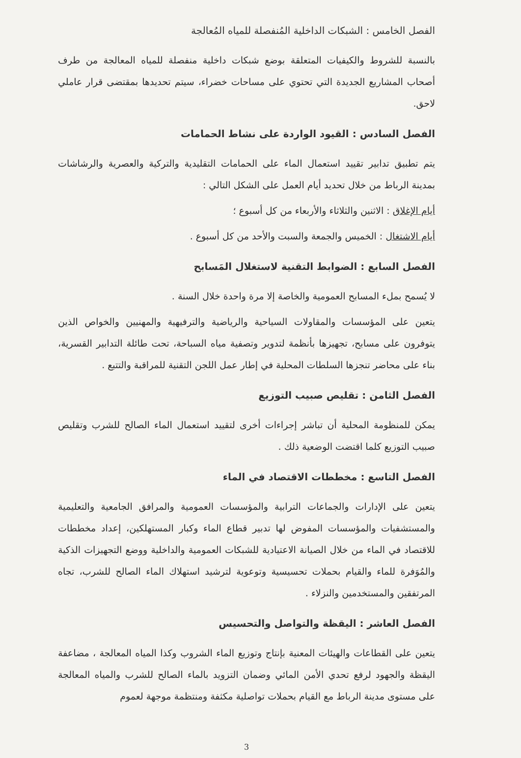الفصل الخامس : الشبكات الداخلية المُنفصلة للمياه المُعالجة
بالنسبة للشروط والكيفيات المتعلقة بوضع شبكات داخلية منفصلة للمياه المعالجة من طرف أصحاب المشاريع الجديدة التي تحتوي على مساحات خضراء، سيتم تحديدها بمقتضى قرار عاملي لاحق.
الفصل السادس : القيود الواردة على نشاط الحمامات
يتم تطبيق تدابير تقييد استعمال الماء على الحمامات التقليدية والتركية والعصرية والرشاشات بمدينة الرباط من خلال تحديد أيام العمل على الشكل التالي :
أيام الإغلاق : الاثنين والثلاثاء والأربعاء من كل أسبوع ؛
أيام الاشتغال : الخميس والجمعة والسبت والأحد من كل أسبوع .
الفصل السابع : الضوابط التقنية لاستغلال المَسابح
لا يُسمح بملء المسابح العمومية والخاصة إلا مرة واحدة خلال السنة .
يتعين على المؤسسات والمقاولات السياحية والرياضية والترفيهية والمهنيين والخواص الذين يتوفرون على مسابح، تجهيزها بأنظمة لتدوير وتصفية مياه السباحة، تحت طائلة التدابير القسرية، بناء على محاضر تنجزها السلطات المحلية في إطار عمل اللجن التقنية للمراقبة والتتبع .
الفصل الثامن : تقليص صبيب التوزيع
يمكن للمنظومة المحلية أن تباشر إجراءات أخرى لتقييد استعمال الماء الصالح للشرب وتقليص صبيب التوزيع كلما اقتضت الوضعية ذلك .
الفصل التاسع : مخططات الاقتصاد في الماء
يتعين على الإدارات والجماعات الترابية والمؤسسات العمومية والمرافق الجامعية والتعليمية والمستشفيات والمؤسسات المفوض لها تدبير قطاع الماء وكبار المستهلكين، إعداد مخططات للاقتصاد في الماء من خلال الصيانة الاعتيادية للشبكات العمومية والداخلية ووضع التجهيزات الذكية والمُوَفرة للماء والقيام بحملات تحسيسية وتوعوية لترشيد استهلاك الماء الصالح للشرب، تجاه المرتفقين والمستخدمين والنزلاء .
الفصل العاشر : اليقظة والتواصل والتحسيس
يتعين على القطاعات والهيئات المعنية بإنتاج وتوزيع الماء الشروب وكذا المياه المعالجة ، مضاعفة اليقظة والجهود لرفع تحدي الأمن المائي وضمان التزويد بالماء الصالح للشرب والمياه المعالجة على مستوى مدينة الرباط مع القيام بحملات تواصلية مكثفة ومنتظمة موجهة لعموم
3